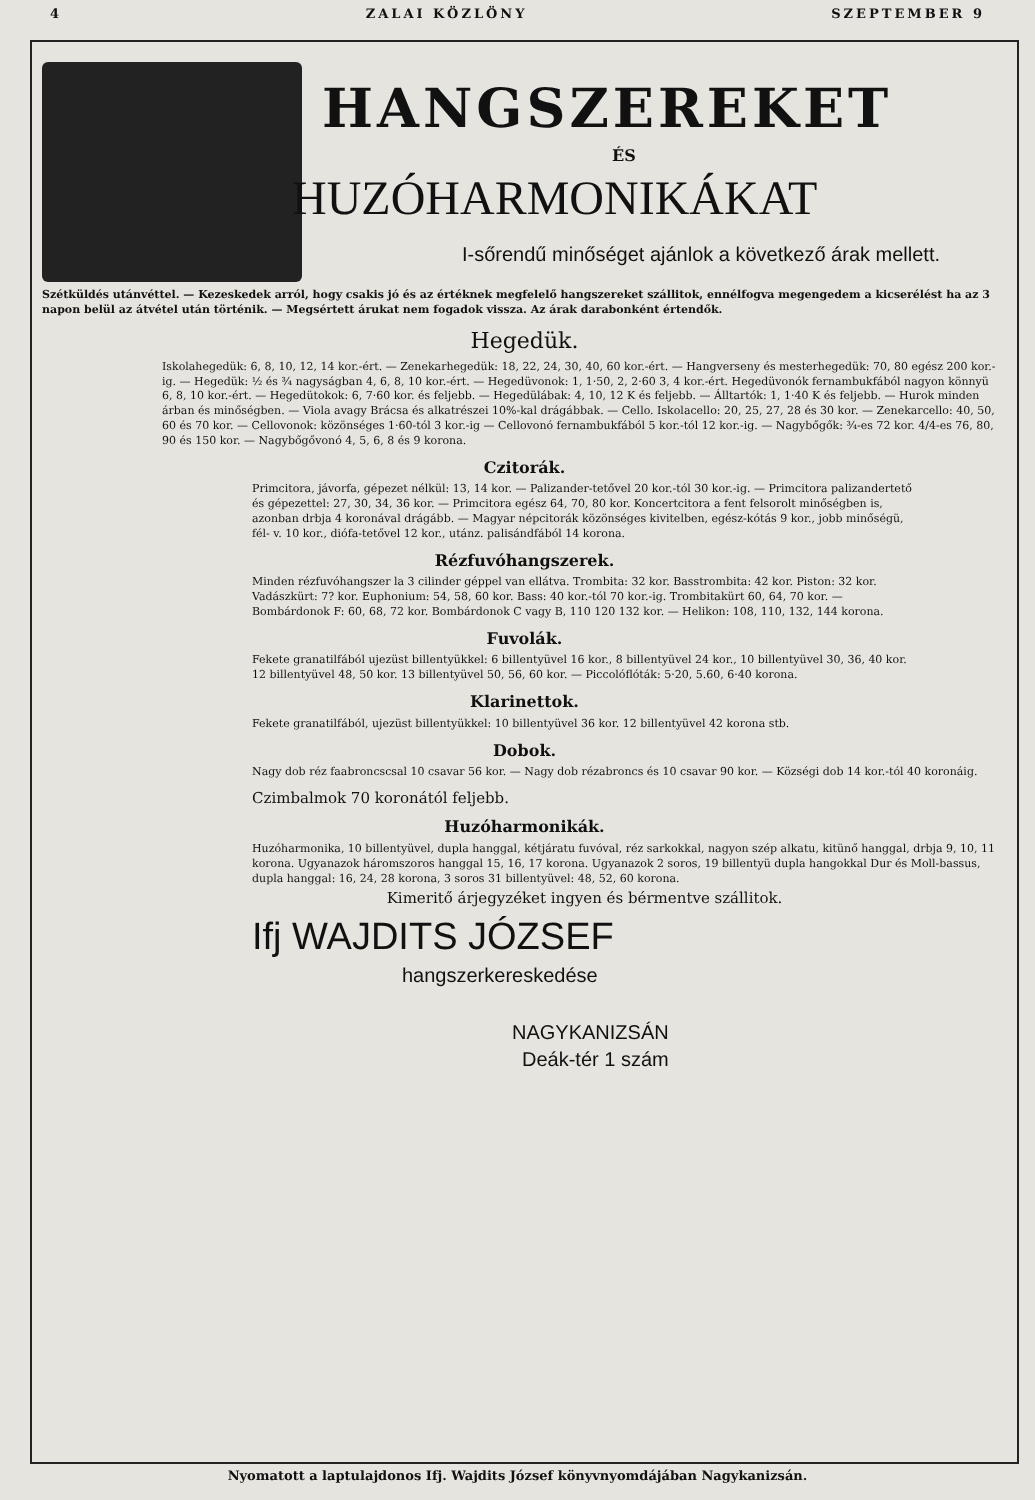4 ZALAI KÖZLÖNY SZEPTEMBER 9
HANGSZEREKET
ÉS
HUZÓHARMONIKÁKAT
I-sőrendű minőséget ajánlok a következő árak mellett.
Szétküldés utánvéttel. — Kezeskedek arról, hogy csakis jó és az értéknek megfelelő hangszereket szállitok, ennélfogva megengedem a kicserélést ha az 3 napon belül az átvétel után történik. — Megsértett árukat nem fogadok vissza. Az árak darabonként értendők.
Hegedük.
Iskolahegedük: 6, 8, 10, 12, 14 kor.-ért. — Zenekarhegedük: 18, 22, 24, 30, 40, 60 kor.-ért. — Hangverseny és mesterhegedük: 70, 80 egész 200 kor.-ig. — Hegedük: ½ és ¾ nagyságban 4, 6, 8, 10 kor.-ért. — Hegedüvonok: 1, 1·50, 2, 2·60 3, 4 kor.-ért. Hegedüvonók fernambukfából nagyon könnyü 6, 8, 10 kor.-ért. — Hegedütokok: 6, 7·60 kor. és feljebb. — Hegedülábak: 4, 10, 12 K és feljebb. — Álltartók: 1, 1·40 K és feljebb. — Hurok minden árban és minőségben. — Viola avagy Brácsa és alkatrészei 10%-kal drágábbak. — Cello. Iskolacello: 20, 25, 27, 28 és 30 kor. — Zenekarcello: 40, 50, 60 és 70 kor. — Cellovonok: közönséges 1·60-tól 3 kor.-ig — Cellovonó fernambukfából 5 kor.-tól 12 kor.-ig. — Nagybőgők: ¾-es 72 kor. 4/4-es 76, 80, 90 és 150 kor. — Nagybőgővonó 4, 5, 6, 8 és 9 korona.
Czitorák.
Primcitora, jávorfa, gépezet nélkül: 13, 14 kor. — Palizander-tetővel 20 kor.-tól 30 kor.-ig. — Primcitora palizandertető és gépezettel: 27, 30, 34, 36 kor. — Primcitora egész 64, 70, 80 kor. Koncertcitora a fent felsorolt minőségben is, azonban drbja 4 koronával drágább. — Magyar népcitorák közönséges kivitelben, egész-kótás 9 kor., jobb minőségü, fél- v. 10 kor., diófa-tetővel 12 kor., utánz. palisándfából 14 korona.
Rézfuvóhangszerek.
Minden rézfuvóhangszer la 3 cilinder géppel van ellátva. Trombita: 32 kor. Basstrombita: 42 kor. Piston: 32 kor. Vadászkürt: 7? kor. Euphonium: 54, 58, 60 kor. Bass: 40 kor.-tól 70 kor.-ig. Trombitakürt 60, 64, 70 kor. — Bombárdonok F: 60, 68, 72 kor. Bombárdonok C vagy B, 110 120 132 kor. — Helikon: 108, 110, 132, 144 korona.
Fuvolák.
Fekete granatilfából ujezüst billentyükkel: 6 billentyüvel 16 kor., 8 billentyüvel 24 kor., 10 billentyüvel 30, 36, 40 kor. 12 billentyüvel 48, 50 kor. 13 billentyüvel 50, 56, 60 kor. — Piccolóflóták: 5·20, 5.60, 6·40 korona.
Klarinettok.
Fekete granatilfából, ujezüst billentyükkel: 10 billentyüvel 36 kor. 12 billentyüvel 42 korona stb.
Dobok.
Nagy dob réz faabroncscsal 10 csavar 56 kor. — Nagy dob rézabroncs és 10 csavar 90 kor. — Községi dob 14 kor.-tól 40 koronáig.
Czimbalmok 70 koronától feljebb.
Huzóharmonikák.
Huzóharmonika, 10 billentyüvel, dupla hanggal, kétjáratu fuvóval, réz sarkokkal, nagyon szép alkatu, kitünő hanggal, drbja 9, 10, 11 korona. Ugyanazok háromszoros hanggal 15, 16, 17 korona. Ugyanazok 2 soros, 19 billentyü dupla hangokkal Dur és Moll-bassus, dupla hanggal: 16, 24, 28 korona, 3 soros 31 billentyüvel: 48, 52, 60 korona.
Kimeritő árjegyzéket ingyen és bérmentve szállitok.
Ifj WAJDITS JÓZSEF
hangszerkereskedése
NAGYKANIZSÁN
Deák-tér 1 szám
Nyomatott a laptulajdonos Ifj. Wajdits József könyvnyomdájában Nagykanizsán.